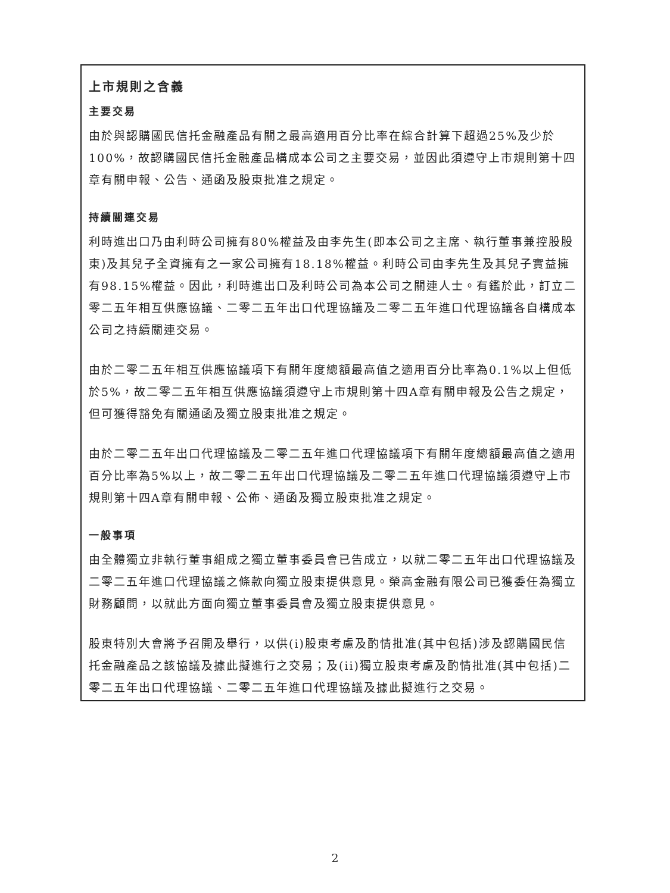上市規則之含義
主要交易
由於與認購國民信托金融產品有關之最高適用百分比率在綜合計算下超過25%及少於100%，故認購國民信托金融產品構成本公司之主要交易，並因此須遵守上市規則第十四章有關申報、公告、通函及股東批准之規定。
持續關連交易
利時進出口乃由利時公司擁有80%權益及由李先生(即本公司之主席、執行董事兼控股股東)及其兒子全資擁有之一家公司擁有18.18%權益。利時公司由李先生及其兒子實益擁有98.15%權益。因此，利時進出口及利時公司為本公司之關連人士。有鑑於此，訂立二零二五年相互供應協議、二零二五年出口代理協議及二零二五年進口代理協議各自構成本公司之持續關連交易。
由於二零二五年相互供應協議項下有關年度總額最高值之適用百分比率為0.1%以上但低於5%，故二零二五年相互供應協議須遵守上市規則第十四A章有關申報及公告之規定，但可獲得豁免有關通函及獨立股東批准之規定。
由於二零二五年出口代理協議及二零二五年進口代理協議項下有關年度總額最高值之適用百分比率為5%以上，故二零二五年出口代理協議及二零二五年進口代理協議須遵守上市規則第十四A章有關申報、公佈、通函及獨立股東批准之規定。
一般事項
由全體獨立非執行董事組成之獨立董事委員會已告成立，以就二零二五年出口代理協議及二零二五年進口代理協議之條款向獨立股東提供意見。榮高金融有限公司已獲委任為獨立財務顧問，以就此方面向獨立董事委員會及獨立股東提供意見。
股東特別大會將予召開及舉行，以供(i)股東考慮及酌情批准(其中包括)涉及認購國民信托金融產品之該協議及據此擬進行之交易；及(ii)獨立股東考慮及酌情批准(其中包括)二零二五年出口代理協議、二零二五年進口代理協議及據此擬進行之交易。
2